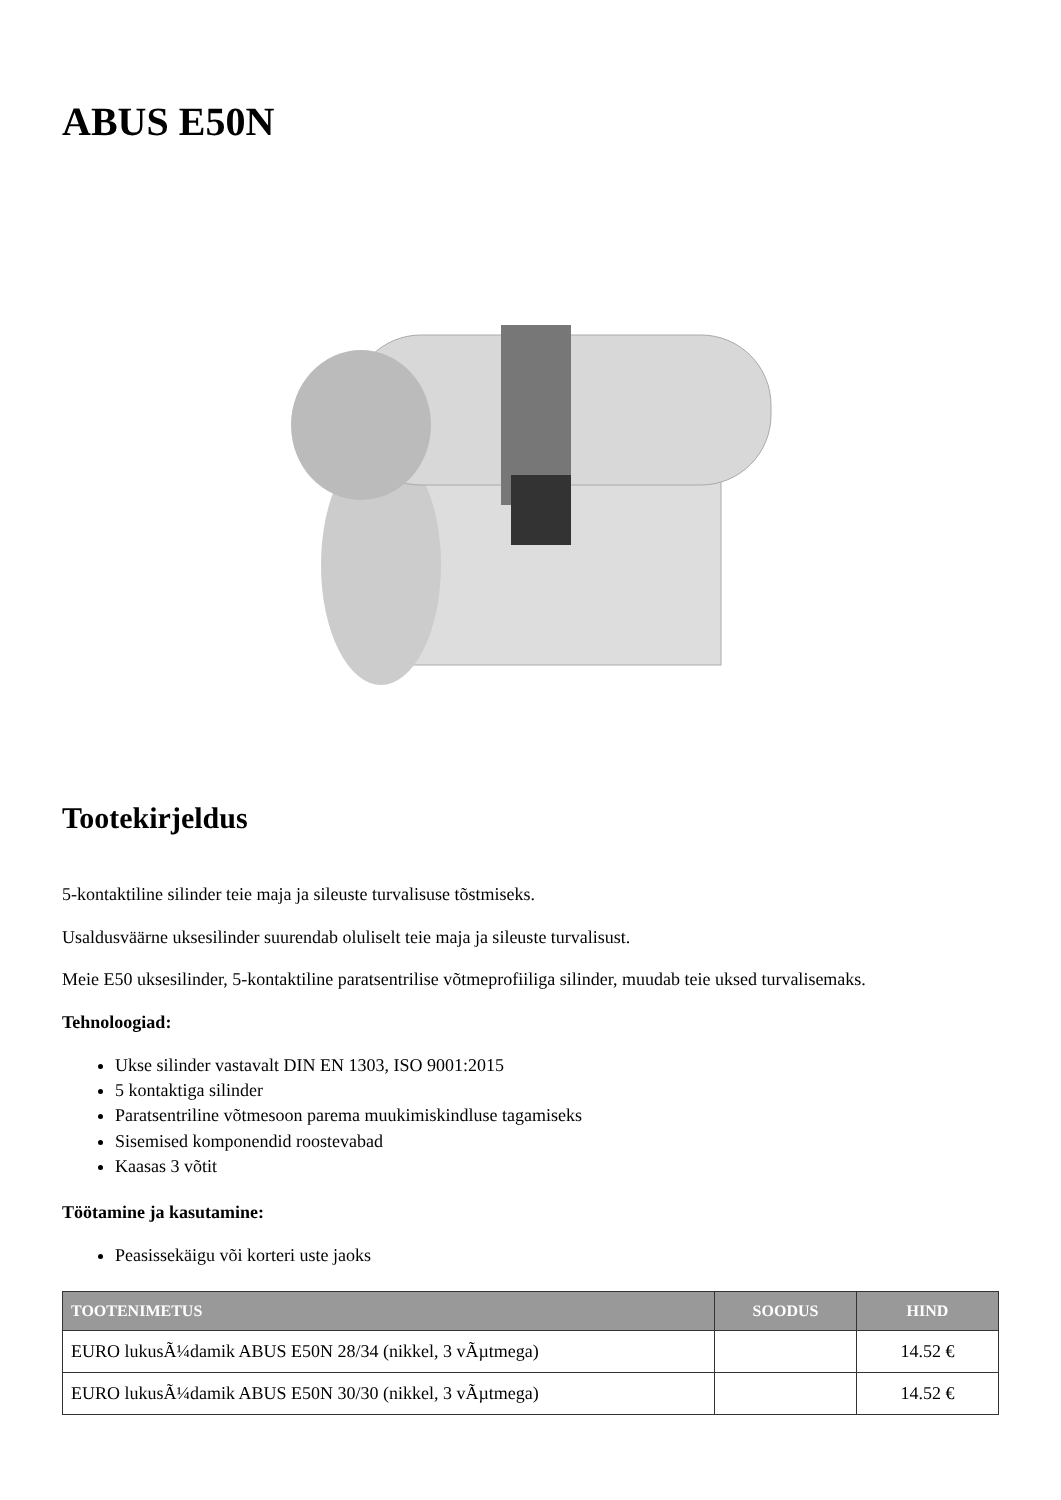ABUS E50N
Tootekirjeldus
5-kontaktiline silinder teie maja ja sileuste turvalisuse tõstmiseks.
Usaldusväärne uksesilinder suurendab oluliselt teie maja ja sileuste turvalisust.
Meie E50 uksesilinder, 5-kontaktiline paratsentrilise võtmeprofiiliga silinder, muudab teie uksed turvalisemaks.
Tehnoloogiad:
Ukse silinder vastavalt DIN EN 1303, ISO 9001:2015
5 kontaktiga silinder
Paratsentriline võtmesoon parema muukimiskindluse tagamiseks
Sisemised komponendid roostevabad
Kaasas 3 võtit
Töötamine ja kasutamine:
Peasissekäigu või korteri uste jaoks
| TOOTENIMETUS | SOODUS | HIND |
| --- | --- | --- |
| EURO lukusÃ¼damik ABUS E50N 28/34 (nikkel, 3 vÃµtmega) | | 14.52 € |
| EURO lukusÃ¼damik ABUS E50N 30/30 (nikkel, 3 vÃµtmega) | | 14.52 € |